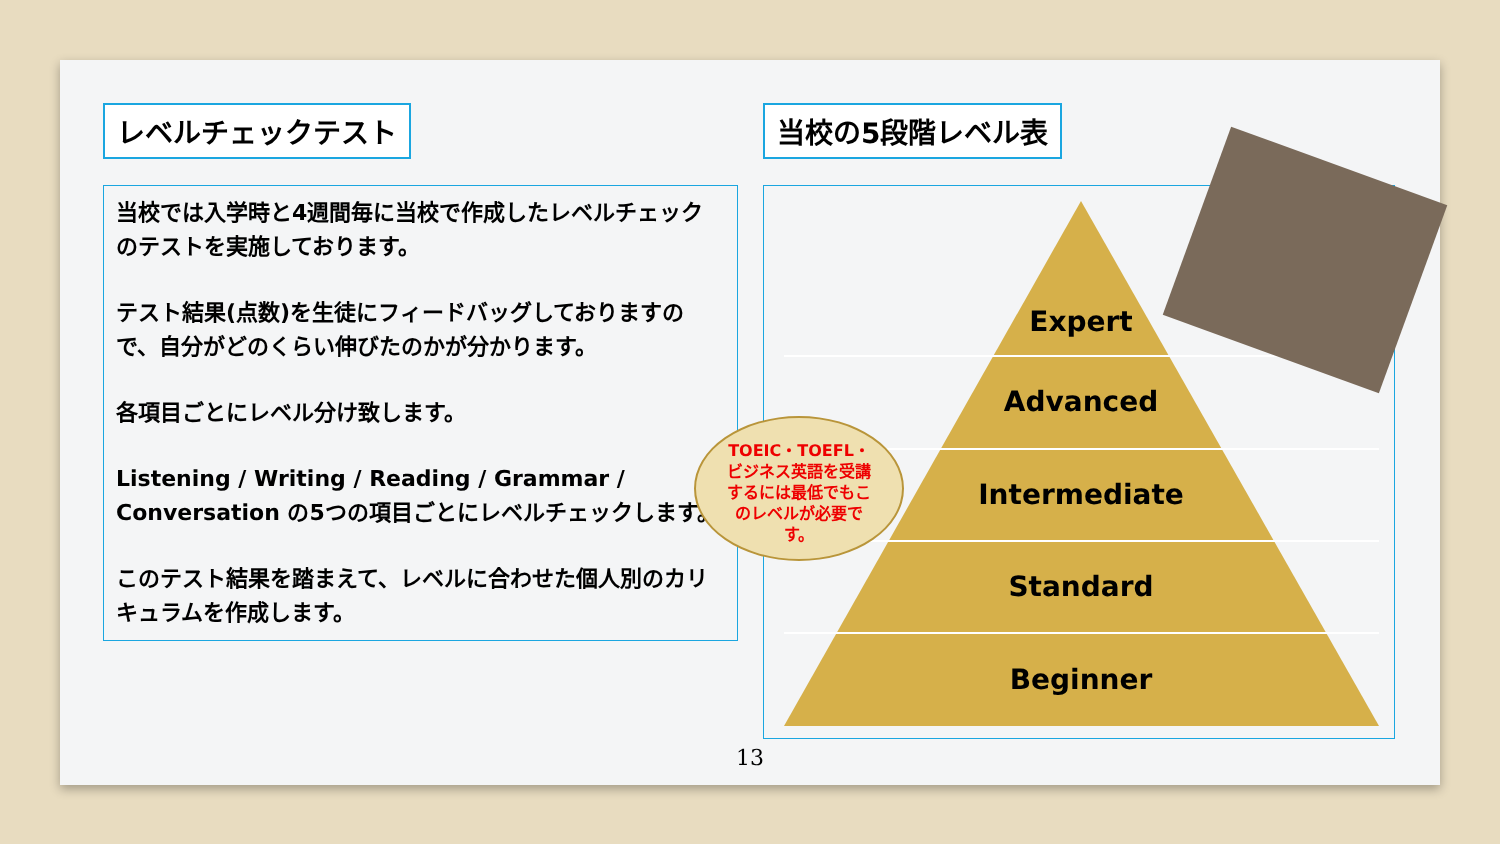レベルチェックテスト
当校では入学時と4週間毎に当校で作成したレベルチェックのテストを実施しております。
テスト結果(点数)を生徒にフィードバッグしておりますので、自分がどのくらい伸びたのかが分かります。
各項目ごとにレベル分け致します。
Listening / Writing / Reading / Grammar / Conversation の5つの項目ごとにレベルチェックします。
このテスト結果を踏まえて、レベルに合わせた個人別のカリキュラムを作成します。
当校の5段階レベル表
Expert
Advanced
Intermediate
Standard
Beginner
TOEIC・TOEFL・ビジネス英語を受講するには最低でもこのレベルが必要です。
13